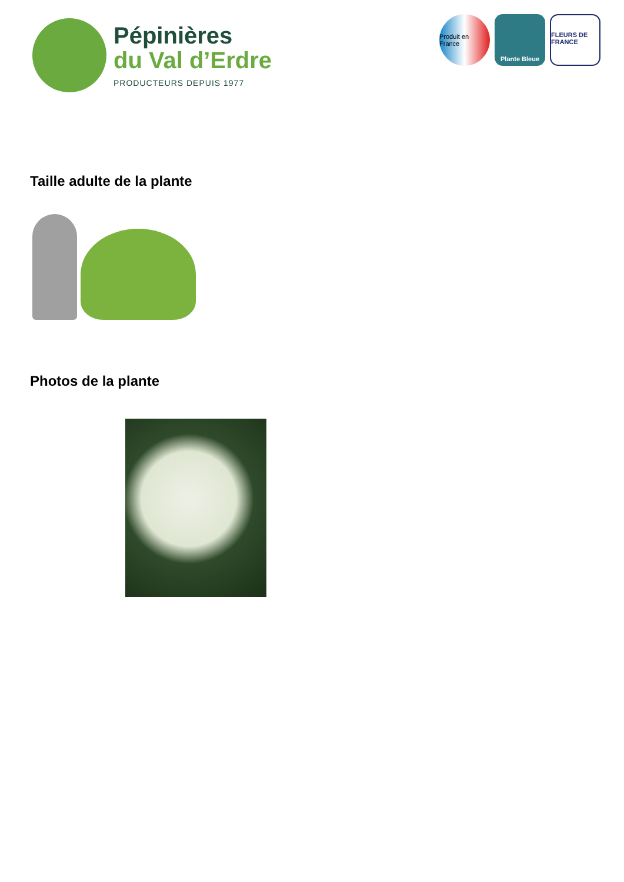Pépinières
du Val d’Erdre
PRODUCTEURS DEPUIS 1977
Produit en France
Plante Bleue FLEURS DE FRANCE
Taille adulte de la plante
Photos de la plante